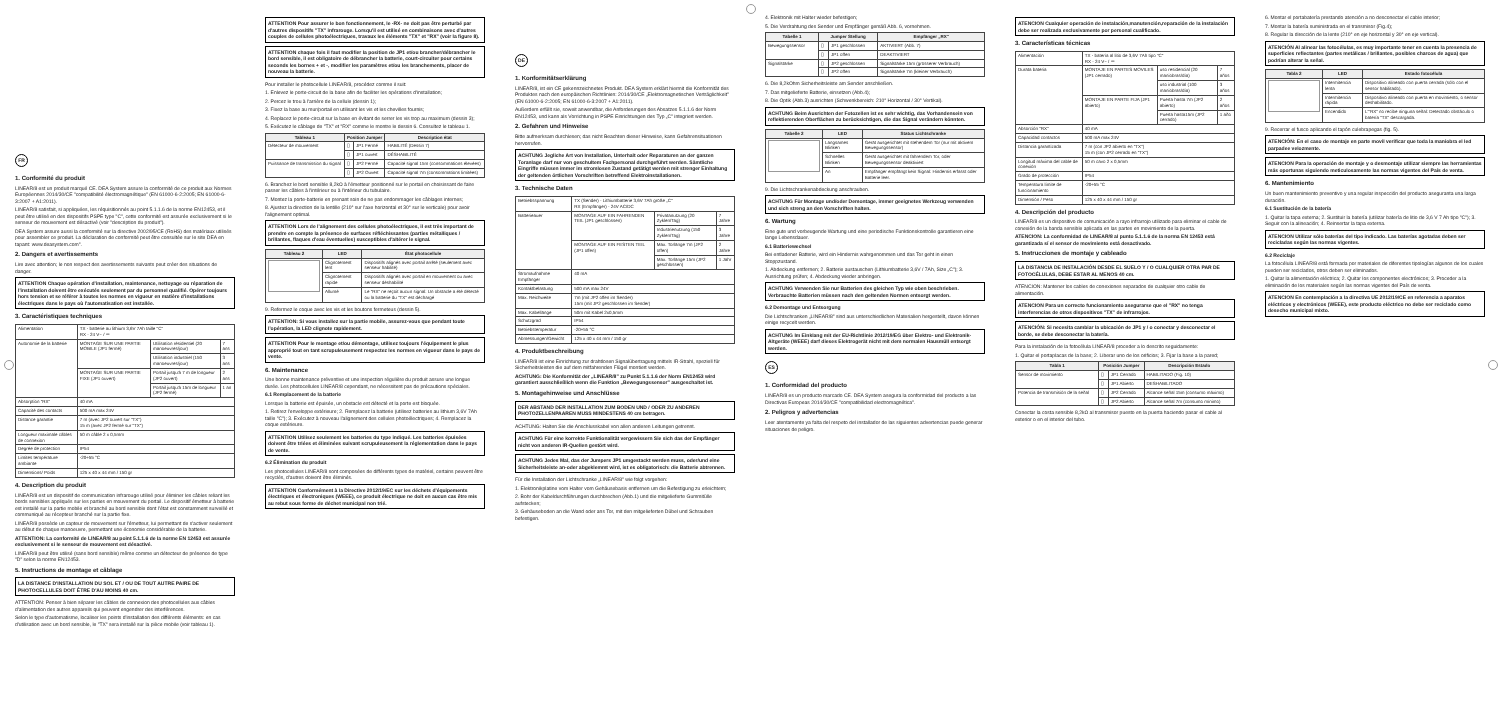FR
1. Conformité du produit
LINEAR/8 est un produit marqué CE. DEA System assure la conformité de ce produit aux Normes Européennes 2014/30/CE "compatibilité électromagnétique" (EN 61000-6-2:2005; EN 61000-6-3:2007 + A1:2011).
LINEAR/8 satisfait, si appliquées, les réquisitionnés au point 5.1.1.6 de la norme EN12453, et il peut être utilisé en des dispositifs PSPE type "C", cette conformité est assurée exclusivement si le senseur de mouvement est désactivé (voir "description du produit").
DEA System assure aussi la conformité sur la directive 2002/95/CE (RoHS) des matériaux utilisés pour assembler ce produit. La déclaration de conformité peut être consultée sur le site DEA en tapant: www.deasystem.com".
2. Dangers et avertissements
Lire avec attention; le non respect des avertissements suivants peut créer des situations de danger.
ATTENTION Chaque opération d'installation, maintenance, nettoyage ou réparation de l'installation doivent être exécutés seulement par du personnel qualifié. Opérer toujours hors tension et se référer à toutes les normes en vigueur en matière d'installations électriques dans le pays où l'automatisation est installée.
3. Caractéristiques techniques
| Alimentation | TX - batterie au lithium 3,6V 7Ah taille "C" RX - 24 V~ / ⎓ | | |
| Autonomie de la batterie | MONTAGE SUR UNE PARTIE MOBILE (JP1 fermé) | Utilisation résidentiel (20 manoeuvres/jour) | 7 ans |
| | | Utilisation industriel (150 manoeuvres/jour) | 3 ans |
| | MONTAGE SUR UNE PARTIE FIXE (JP1 ouvert) | Portail jusqu'à 7 m de longueur (JP2 ouvert) | 2 ans |
| | | Portail jusqu'à 15m de longueur (JP2 fermé) | 1 an |
| Absorption "RX" | 40 mA | | |
| Capacité des contacts | 500 mA max 24V | | |
| Distance garantie | 7 m (avec JP2 ouvert sur "TX") 15 m (avec JP2 fermé sur "TX") | | |
| Longueur maximale câbles de connexion | 50 m câble 2 x 0,5mm | | |
| Degrée de protection | IP54 | | |
| Limites température ambiante | -20÷55 °C | | |
| Dimensions/ Poids | 125 x 40 x 44 mm / 150 gr | | |
4. Description du produit
LINEAR/8 est un dispositif de communication infrarouge utilisé pour éliminer les câbles reliant les bords sensibles appliqués sur les parties en mouvement du portail. Le dispositif émetteur à batterie est installé sur la partie mobile et branché au bord sensible dont l'état est constamment surveillé et communiqué au récepteur branché sur la partie fixe.
LINEAR/8 possède un capteur de mouvement sur l'émetteur, lui permettant de s'activer seulement au début de chaque manoeuvre, permettant une économie considérable de la batterie.
ATTENTION: La conformité de LINEAR/8 au point 5.1.1.6 de la norme EN 12453 est assurée exclusivement si le senseur de mouvement est désactivé.
LINEAR/8 peut être utilisé (sans bord sensible) même comme un détecteur de présence de type "D" selon la norme EN12453.
5. Instructions de montage et câblage
LA DISTANCE D'INSTALLATION DU SOL ET / OU DE TOUT AUTRE PAIRE DE PHOTOCELLULES DOIT ÊTRE D'AU MOINS 40 cm.
ATTENTION: Penser à bien séparer les câbles de connexion des photocellules aux câbles d'alimentation des autres appareils qui peuvent engendrer des interférences.
Selon le type d'automatisme, localiser les points d'installation des différents éléments: en cas d'utilisation avec un bord sensible, le "TX" sera installé sur la pièce mobile (voir tableau 1).
ATTENTION Pour assurer le bon fonctionnement, le -RX- ne doit pas être perturbé par d'autres dispositifs "TX" infrarouge. Lorsqu'il est utilisé en combinaisons avec d'autres couples de cellules photoélectriques, travaux les éléments "TX" et "RX" (voir la figure 8).
ATTENTION chaque fois il faut modifier la position de JP1 et/ou brancher/débrancher le bord sensible, il est obligatoire de débrancher la batterie, court-circuiter pour certains seconds les bornes + et -, modifier les paramètres et/ou les branchements, placer de nouveau la batterie.
Pour installer le photocellule LINEAR/8, procédez comme il suit:
1. Enlevez le porte-circuit de la base afin de faciliter les opérations d'installation;
2. Percez le trou à l'arrière de la cellule (dessin 1);
3. Fixez la base au mur/portail en utilisant les vis et les chevilles fournis;
4. Replacez le porte-circuit sur la base en évitant de serrer les vis trop au maximum (dessin 3);
5. Exécutez le câblage de "TX" et "RX" comme le montre le dessin 6. Consultez le tableau 1.
| Tableau 1 | Position Jumper | | Description état |
| --- | --- | --- | --- |
| Détecteur de mouvement | ▯ | JP1 Fermé | HABILITÉ (Dessin 7) |
| | ▯ | JP1 ouvert | DÉSHABILITÉ |
| Puissance de transmission du signal | ▯ | JP2 Fermé | Capacité signal 15m (consommations élevées) |
| | ▯ | JP2 Ouvert | Capacité signal 7m (consommations limitées) |
6. Branchez le bord sensible 8,2kΩ à l'émetteur positionné sur le portail en choisissant de faire passer les câbles à l'intérieur ou à l'intérieur du tubulaire.
7. Montez la porte-batterie en prenant soin de ne pas endommager les câblages internes;
8. Ajustez la direction de la lentille (210° sur l'axe horizontal et 30° sur le verticale) pour avoir l'alignement optimal.
ATTENTION Lors de l'alignement des cellules photoélectriques, il est très important de prendre en compte la présence de surfaces réfléchissantes (parties métalliques / brillantes, flaques d'eau éventuelles) susceptibles d'altérer le signal.
| Tableau 2 | LED | État photocellule |
| --- | --- | --- |
| | Clignotement lent | Dispositifs alignés avec portail arrêté (seulement avec senseur habilité) |
| | Clignotement rapide | Dispositifs alignés avec portail en mouvement ou avec senseur déshabilité |
| | Allumé | Le "RX" ne reçoit aucun signal: Un obstacle a été détecté ou la batterie du "TX" est déchargé |
9. Refermez le coque avec les vis et les boutons fermeteus (dessin 5).
ATTENTION: Si vous installez sur la partie mobile, assurez-vous que pendant toute l'opération, la LED clignote rapidement.
ATTENTION Pour le montage et/ou démontage, utilisez toujours l'équipement le plus approprié tout en tant scrupuleusement respectez les normes en vigueur dans le pays de vente.
6. Maintenance
Une bonne maintenance préventive et une inspection régulière du produit assure une longue durée. Les photocellules LINEAR/8 cependant, ne nécessitent pas de précautions spéciales.
6.1 Remplacement de la batterie
Lorsque la batterie est épuisée, un obstacle est détecté et la porte est bloquée.
1. Retirez l'enveloppe extérieure; 2. Remplacez la batterie (utilisez batteries au lithium 3,6V 7Ah taille "C"); 3. Exécutez à nouveau l'alignement des cellules photoélectriques; 4. Remplacez la coque extérieure.
ATTENTION Utilisez seulement les batteries du type indiqué. Les batteries épuisées doivent être triées et éliminées suivant scrupuleusement la réglementation dans le pays de vente.
6.2 Élimination du produit
Les photocellules LINEAR/8 sont composées de différents types de matériel, certains peuvent être recyclés, d'autres doivent être éliminés.
ATTENTION Conformément à la Directive 2012/19/EC sur les déchets d'équipements électriques et électroniques (WEEE), ce produit électrique ne doit en aucun cas être mis au rebut sous forme de déchet municipal non trié.
DE
1. Konformitätserklärung
LINEAR/8, ist ein CE gekennzeichnetes Produkt. DEA System erklärt hiermit die Konformität des Produktes nach den europäischen Richtlinien: 2014/30/CE „Elektromagnetischen Verträglichkeit" (EN 61000-6-2:2005; EN 61000-6-3:2007 + A1:2011).
Außerdem erfüllt sie, soweit anwendbar, die Anforderungen des Absatzes 5.1.1.6 der Norm EN12453, und kann als Vorrichtung in PSPE Einrichtungen des Typ „C" integriert werden.
2. Gefahren und Hinweise
Bitte aufmerksam durchlesen; das nicht Beachten dieser Hinweise, kann Gefahrensituationen hervorrufen.
ACHTUNG Jegliche Art von Installation, Unterhalt oder Reparaturen an der ganzen Toranlage darf nur von geschultem Fachpersonal durchgeführt werden. Sämtliche Eingriffe müssen immer im stromlosen Zustand getätigt werden mit strenger Einhaltung der geltenden örtlichen Vorschriften betreffend Elektroinstallationen.
3. Technische Daten
| Betriebsspannung | TX (Sender) - Lithiumbatterie 3,6V 7Ah größe „C" RX (Empfänger) - 24V AC/DC | | |
| Batterieauer | MONTAGE AUF EIN FAHRENDEN TEIL (JP1 geschlossen) | Privatanutzung (20 Zyklen/Tag) | 7 Jahre |
| | | Industrienutzung (150 Zyklen/Tag) | 3 Jahre |
| | MONTAGE AUF EIN FESTEN TEIL (JP1 offen) | Max. Torlänge 7m (JP2 offen) | 2 Jahre |
| | | Max. Torlänge 15m (JP2 geschlossen) | 1 Jahr |
| Stromaufnahme Empfänger | 40 mA | | |
| Kontaktbelastung | 500 mA max 24V | | |
| Max. Reichweite | 7m (mit JP2 offen im Sender) 15m (mit JP2 geschlossen im Sender) | | |
| Max. Kabellänge | 50m mit Kabel 2x0,5mm | | |
| Schutzgrad | IP54 | | |
| Betriebstemperatur | -20÷55 °C | | |
| Abmessungen/Gewicht | 125 x 40 x 44 mm / 150 gr | | |
4. Produktbeschreibung
LINEAR/8 ist eine Einrichtung zur drahtlosen Signalübertragung mittels IR-Strahl, speziell für Sicherheitsleisten die auf dem mitfahrenden Flügel montiert werden.
ACHTUNG: Die Konformität der „LINEAR/8" zu Punkt 5.1.1.6 der Norm EN12453 wird garantiert ausschließlich wenn die Funktion „Bewegungssensor" ausgeschaltet ist.
5. Montagehinweise und Anschlüsse
DER ABSTAND DER INSTALLATION ZUM BODEN UND / ODER ZU ANDEREN PHOTOZELLENPAAREN MUSS MINDESTENS 40 cm betragen.
ACHTUNG: Halten Sie die Anschlusskabel von allen anderen Leitungen getrennt.
ACHTUNG Für eine korrekte Funktionalität vergewissern Sie sich das der Empfänger nicht von anderen IR-Quellen gestört wird.
ACHTUNG Jedes Mal, das der Jumpers JP1 umgestackt werden muss, oder/und eine Sicherheitsleiste an-oder abgeklemmt wird, ist es obligatorisch: die Batterie abtrennen.
Für die Installation der Lichtschranke „LINEAR/8" wie folgt vorgehen:
1. Elektronikplatine vom Halter vom Gehäusebasis entfernen um die Befestigung zu erleichtern;
2. Bohr der Kabeldurchführungen durchbrechen (Abb.1) und die mitgelieferte Gummitülle aufstecken;
3. Gehäuseboden an die Wand oder ans Tor, mit den mitgelieferten Dübel und Schrauben befestigen.
4. Elektronik mit Halter wieder befestigen;
5. Die Verdrahtung des Sender und Empfänger gemäß Abb. 6, vornehmen.
| Tabelle 1 | Jumper Stellung | | Empfänger „RX" |
| --- | --- | --- | --- |
| Bewegungssensor | ▯ | JP1 geschlossen | AKTIVIERT (Abb. 7) |
| | ▯ | JP1 offen | DEAKTIVIERT |
| Signalstärke | ▯ | JP2 geschlossen | Signalstärke 15m (grösserer Verbrauch) |
| | ▯ | JP2 offen | Signalstärke 7m (kleiner Verbrauch) |
6. Die 8,2kOhm Sicherheitsleiste am Sender anschließen.
7. Das mitgelieferte Batterie, einsetzen (Abb.4);
8. Die Optik (Abb.3) ausrichten (Schwenkbereich: 210° Horizontal / 30° Vertikal).
ACHTUNG Beim Ausrichten der Fotozellen ist es sehr wichtig, das Vorhandensein von reflektierenden Oberflächen zu berücksichtigen, die das Signal verändern könnten.
| Tabelle 2 | LED | Status Lichtschranke |
| --- | --- | --- |
| | Langsames Blinken | Gerät ausgerichtet mit stehendem Tor (nur mit aktivem Bewegungssensor) |
| | Schnelles Blinken | Gerät ausgerichtet mit fahrendem Tor, oder Bewegungssensor deaktiviert |
| | An | Empfänger empfängt kein Signal: Hindernis erfasst oder Batterie leer. |
9. Die Lichtschrankenabdeckung anschrauben.
ACHTUNG Für Montage und/oder Demontage, immer geeignetes Werkzeug verwenden und sich streng an den Vorschriften halten.
6. Wartung
Eine gute und vorbeugende Wartung und eine periodische Funktionskontrolle garantieren eine lange Lebensdauer.
6.1 Batteriewechsel
Bei entladener Batterie, wird ein Hindernis wahrgenommen und das Tor geht in einen Stoppzustand.
1. Abdeckung entfernen; 2. Batterie austauschen (Lithiumbatterie 3,6V / 7Ah, Size „C"); 3. Ausrichtung prüfen; 4. Abdeckung wieder anbringen.
ACHTUNG Verwenden Sie nur Batterien des gleichen Typ wie oben beschrieben. Verbrauchte Batterien müssen nach den geltenden Normen entsorgt werden.
6.2 Demontage und Entsorgung
Die Lichtschranken „LINEAR/8" sind aus unterschiedlichen Materialien hergestellt, davon können einige recycelt werden.
ACHTUNG Im Einklang mit der EU-Richtlinie 2012/19/EG über Elektro- und Elektronik-Altgeräte (WEEE) darf dieses Elektrogerät nicht mit dem normalen Hausmüll entsorgt werden.
ES
1. Conformidad del producto
LINEAR/8 es un producto marcado CE. DEA System asegura la conformidad del producto a las Directivas Europeas 2014/30/CE "compatibilidad electromagnética".
2. Peligros y advertencias
Leer atentamente ya falta del respeto del installador de las siguientes advertencias puede generar situaciones de peligro.
ATENCION Cualquier operación de instalación,manutención,reparación de la instalación debe ser realizada exclusivamente por personal cualificado.
3. Características técnicas
| Alimentación | TX - batería al litio de 3,6V 7Ah tipo "C" RX - 24 V~ / ⎓ | | |
| Durata bateria | MONTAJE EN PARTES MOVILES (JP1 cerrado) | uso residencial (20 maniobras/día) | 7 años |
| | | uso industrial (100 maniobras/día) | 3 años |
| | MONTAJE EN PARTE FIJA (JP1 abierto) | Puerta hasta 7m (JP2 abierto) | 2 años |
| | | Puerta hasta15m (JP2 cerrado) | 1 año |
| Absorción "RX" | 40 mA | | |
| Capacidad contactos | 500 mA max 24V | | |
| Distancia garantizada | 7 m (con JP2 abierto en "TX") 15 m (con JP2 cerrado en "TX") | | |
| Longitud máxima del cable de conexión | 50 m cavo 2 x 0,5mm | | |
| Grado de protección | IP54 | | |
| Temperatura límite de funcionamiento | -20÷55 °C | | |
| Dimensión / Peso | 125 x 40 x 44 mm / 150 gr | | |
4. Descripción del producto
LINEAR/8 es un dispositivo de comunicación a rayo infrarrojo utilizado para eliminar el cable de conexión de la banda sensible aplicada en las partes en movimiento de la puerta.
ATENCION: La conformidad de LINEAR/8 al punto 5.1.1.6 de la norma EN 12453 está garantizada sí el sensor de movimiento está desactivado.
5. Instrucciones de montaje y cableado
LA DISTANCIA DE INSTALACIÓN DESDE EL SUELO Y / O CUALQUIER OTRA PAR DE FOTOCÉLULAS, DEBE ESTAR AL MENOS 40 cm.
ATENCION: Mantener los cables de conexiones separados de cualquier otro cable de alimentación.
ATENCION Para un correcto funcionamiento asegurarse que el "RX" no tenga interferencias de otros dispositivos "TX" de infrarrojos.
ATENCIÓN: Si necesita cambiar la ubicación de JP1 y / o conectar y desconectar el borde, se debe desconectar la batería.
Para la instalación de la fotocélula LINEAR/8 proceder a lo descrito seguidamente:
1. Quitar el portaplacas de la base; 2. Liberar uno de los orificios; 3. Fijar la base a la pared;
| Tabla 1 | Posición Jumper | | Descripción Estado |
| --- | --- | --- | --- |
| Sensor de movimiento | ▯ | JP1 Cerrado | HABILITADO (Fig. 10) |
| | ▯ | JP1 Abierto | DESHABILITADO |
| Potencia de transmisión de la señal | ▯ | JP2 Cerrado | Alcance señal 15m (consumo máximo) |
| | ▯ | JP2 Abierto | Alcance señal 7m (consumo mínimo) |
Conectar la costa sensible 8,2kΩ al transmisor puesto en la puerta haciendo pasar el cable al exterior o en el interior del tubo.
6. Montar el portabatería prestando atención a no desconectar el cable interior;
7. Montar la batería suministrada en el transmisor (Fig.4);
8. Regular la dirección de la lente (210° en eje horizontal y 30° en eje vertical).
ATENCIÓN Al alinear las fotocélulas, es muy importante tener en cuenta la presencia de superficies reflectantes (partes metálicas / brillantes, posibles charcos de agua) que podrían alterar la señal.
| Tabla 2 | LED | Estado fotocélula |
| --- | --- | --- |
| | Intermitencia lenta | Dispositivo alineado con puerta cerrada (sólo con el sensor habilitado). |
| | Intermitencia rápida | Dispositivo alineado con puerta en movimiento, o sensor deshabilitado. |
| | Encendido | L'"RX" no recibe ninguna señal: Detectado obstáculo o batería "TX" descargada. |
9. Recerrar el fusco aplicando el tapón culebrapegas (fig. 5).
ATENCIÓN: En el caso de montaje en parte movil verificar que toda la maniobra el led parpadee velozmente.
ATENCION Para la operación de montaje y o desmontaje utilizar siempre las herramientas más oportunas siguiendo meticulosamente las normas vigentes del País de venta.
6. Mantenimiento
Un buen mantenimiento preventivo y una regular inspección del producto aseguranta una larga duración.
6.1 Sustitución de la batería
1. Quitar la tapa externa; 2. Sustituir la batería (utilizar batería de litio de 3,6 V 7 Ah tipo "C"); 3. Seguir con la alineación; 4. Reinsertar la tapa externa.
ATENCION Utilizar sólo baterías del tipo indicado. Las baterías agotadas deben ser recicladas según las normas vigentes.
6.2 Reciclaje
La fotocélula LINEAR/8 está formada por materiales de diferentes tipologías algunos de los cuales pueden ser reciclados, otros deben ser eliminados.
1. Quitar la alimentación eléctrica; 2. Quitar los componentes electrónicos; 3. Proceder a la eliminación de los materiales según las normas vigentes del País de venta.
ATENCION En contemplación a la directiva UE 2012/19/CE en referencia a aparatos eléctricos y electrónicos (WEEE), este producto eléctrico no debe ser reciclado como desecho municipal mixto.